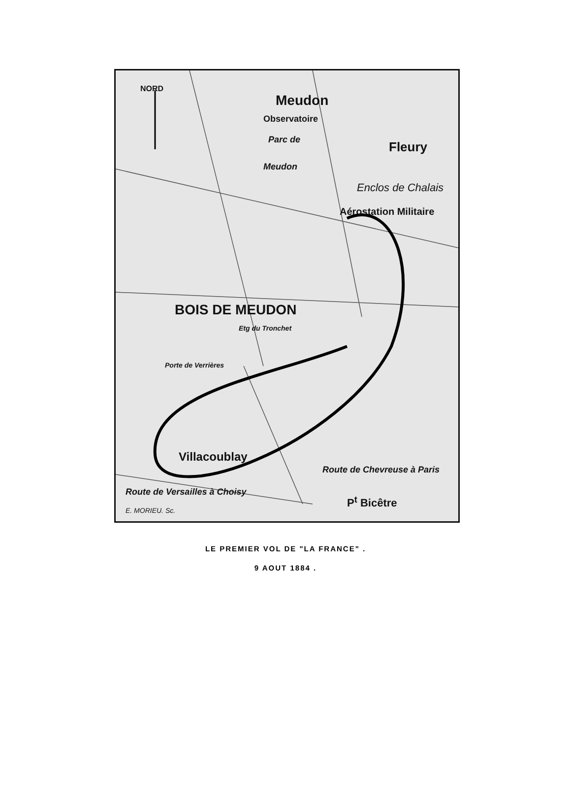NORD
Meudon
Observatoire
Parc de
Meudon
Fleury
Enclos de Chalais
Aérostation Militaire
BOIS DE MEUDON
Porte de Verrières
Etg du Tronchet
Villacoublay
Route de Versailles à Choisy
E. MORIEU. Sc.
Route de Chevreuse à Paris
P<sup>t</sup> Bicêtre
LE PREMIER VOL DE "LA FRANCE" .
9 AOUT 1884 .